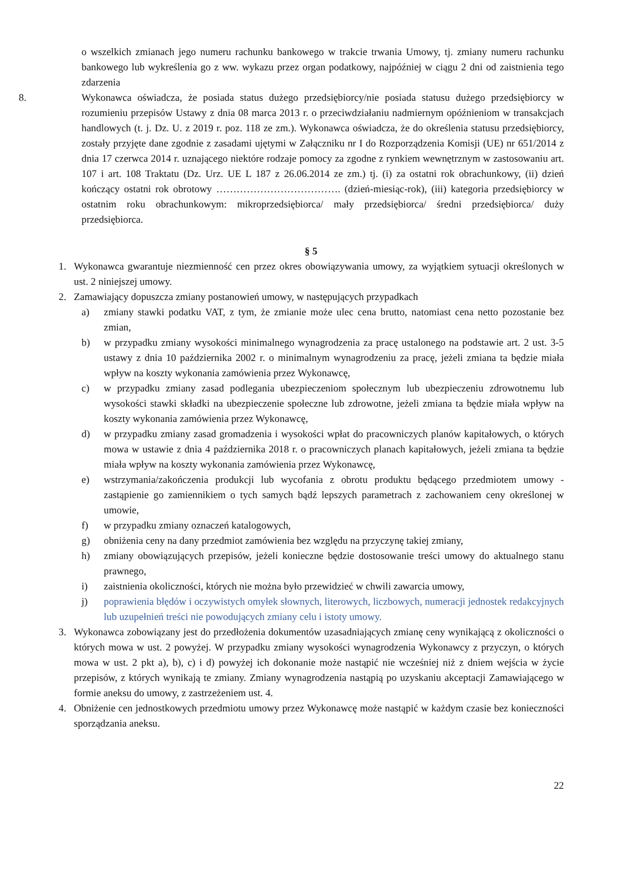o wszelkich zmianach jego numeru rachunku bankowego w trakcie trwania Umowy, tj. zmiany numeru rachunku bankowego lub wykreślenia go z ww. wykazu przez organ podatkowy, najpóźniej w ciągu 2 dni od zaistnienia tego zdarzenia
8. Wykonawca oświadcza, że posiada status dużego przedsiębiorcy/nie posiada statusu dużego przedsiębiorcy w rozumieniu przepisów Ustawy z dnia 08 marca 2013 r. o przeciwdziałaniu nadmiernym opóźnieniom w transakcjach handlowych (t. j. Dz. U. z 2019 r. poz. 118 ze zm.). Wykonawca oświadcza, że do określenia statusu przedsiębiorcy, zostały przyjęte dane zgodnie z zasadami ujętymi w Załączniku nr I do Rozporządzenia Komisji (UE) nr 651/2014 z dnia 17 czerwca 2014 r. uznającego niektóre rodzaje pomocy za zgodne z rynkiem wewnętrznym w zastosowaniu art. 107 i art. 108 Traktatu (Dz. Urz. UE L 187 z 26.06.2014 ze zm.) tj. (i) za ostatni rok obrachunkowy, (ii) dzień kończący ostatni rok obrotowy ………………………………. (dzień-miesiąc-rok), (iii) kategoria przedsiębiorcy w ostatnim roku obrachunkowym: mikroprzedsiębiorca/ mały przedsiębiorca/ średni przedsiębiorca/ duży przedsiębiorca.
§ 5
1. Wykonawca gwarantuje niezmienność cen przez okres obowiązywania umowy, za wyjątkiem sytuacji określonych w ust. 2 niniejszej umowy.
2. Zamawiający dopuszcza zmiany postanowień umowy, w następujących przypadkach
a) zmiany stawki podatku VAT, z tym, że zmianie może ulec cena brutto, natomiast cena netto pozostanie bez zmian,
b) w przypadku zmiany wysokości minimalnego wynagrodzenia za pracę ustalonego na podstawie art. 2 ust. 3-5 ustawy z dnia 10 października 2002 r. o minimalnym wynagrodzeniu za pracę, jeżeli zmiana ta będzie miała wpływ na koszty wykonania zamówienia przez Wykonawcę,
c) w przypadku zmiany zasad podlegania ubezpieczeniom społecznym lub ubezpieczeniu zdrowotnemu lub wysokości stawki składki na ubezpieczenie społeczne lub zdrowotne, jeżeli zmiana ta będzie miała wpływ na koszty wykonania zamówienia przez Wykonawcę,
d) w przypadku zmiany zasad gromadzenia i wysokości wpłat do pracowniczych planów kapitałowych, o których mowa w ustawie z dnia 4 października 2018 r. o pracowniczych planach kapitałowych, jeżeli zmiana ta będzie miała wpływ na koszty wykonania zamówienia przez Wykonawcę,
e) wstrzymania/zakończenia produkcji lub wycofania z obrotu produktu będącego przedmiotem umowy - zastąpienie go zamiennikiem o tych samych bądź lepszych parametrach z zachowaniem ceny określonej w umowie,
f) w przypadku zmiany oznaczeń katalogowych,
g) obniżenia ceny na dany przedmiot zamówienia bez względu na przyczynę takiej zmiany,
h) zmiany obowiązujących przepisów, jeżeli konieczne będzie dostosowanie treści umowy do aktualnego stanu prawnego,
i) zaistnienia okoliczności, których nie można było przewidzieć w chwili zawarcia umowy,
j) poprawienia błędów i oczywistych omyłek słownych, literowych, liczbowych, numeracji jednostek redakcyjnych lub uzupełnień treści nie powodujących zmiany celu i istoty umowy.
3. Wykonawca zobowiązany jest do przedłożenia dokumentów uzasadniających zmianę ceny wynikającą z okoliczności o których mowa w ust. 2 powyżej. W przypadku zmiany wysokości wynagrodzenia Wykonawcy z przyczyn, o których mowa w ust. 2 pkt a), b), c) i d) powyżej ich dokonanie może nastąpić nie wcześniej niż z dniem wejścia w życie przepisów, z których wynikają te zmiany. Zmiany wynagrodzenia nastąpią po uzyskaniu akceptacji Zamawiającego w formie aneksu do umowy, z zastrzeżeniem ust. 4.
4. Obniżenie cen jednostkowych przedmiotu umowy przez Wykonawcę może nastąpić w każdym czasie bez konieczności sporządzania aneksu.
22